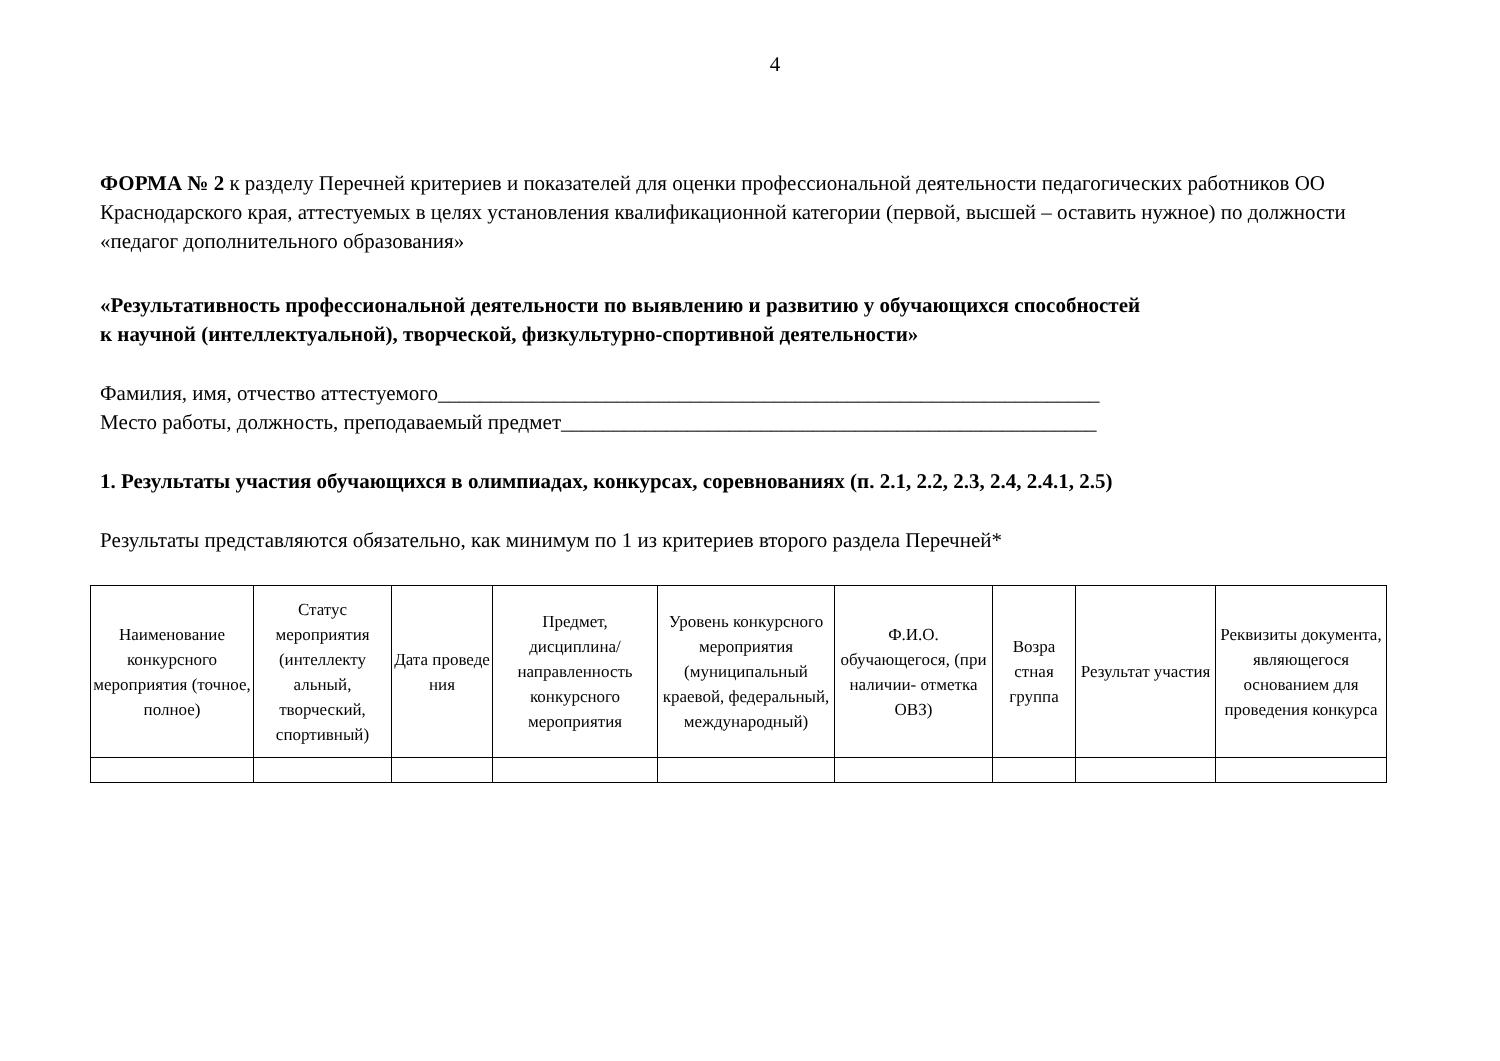4
ФОРМА № 2 к разделу Перечней критериев и показателей для оценки профессиональной деятельности педагогических работников ОО Краснодарского края, аттестуемых в целях установления квалификационной категории (первой, высшей – оставить нужное) по должности «педагог дополнительного образования»
«Результативность профессиональной деятельности по выявлению и развитию у обучающихся способностей
к научной (интеллектуальной), творческой, физкультурно-спортивной деятельности»
Фамилия, имя, отчество аттестуемого_______________________________________________________________
Место работы, должность, преподаваемый предмет___________________________________________________
1. Результаты участия обучающихся в олимпиадах, конкурсах, соревнованиях (п. 2.1, 2.2, 2.3, 2.4, 2.4.1, 2.5)
Результаты представляются обязательно, как минимум по 1 из критериев второго раздела Перечней*
| Наименование конкурсного мероприятия (точное, полное) | Статус мероприятия (интеллекту альный, творческий, спортивный) | Дата проведе ния | Предмет, дисциплина/ направленность конкурсного мероприятия | Уровень конкурсного мероприятия (муниципальный краевой, федеральный, международный) | Ф.И.О. обучающегося, (при наличии- отметка ОВЗ) | Возра стная группа | Результат участия | Реквизиты документа, являющегося основанием для проведения конкурса |
| --- | --- | --- | --- | --- | --- | --- | --- | --- |